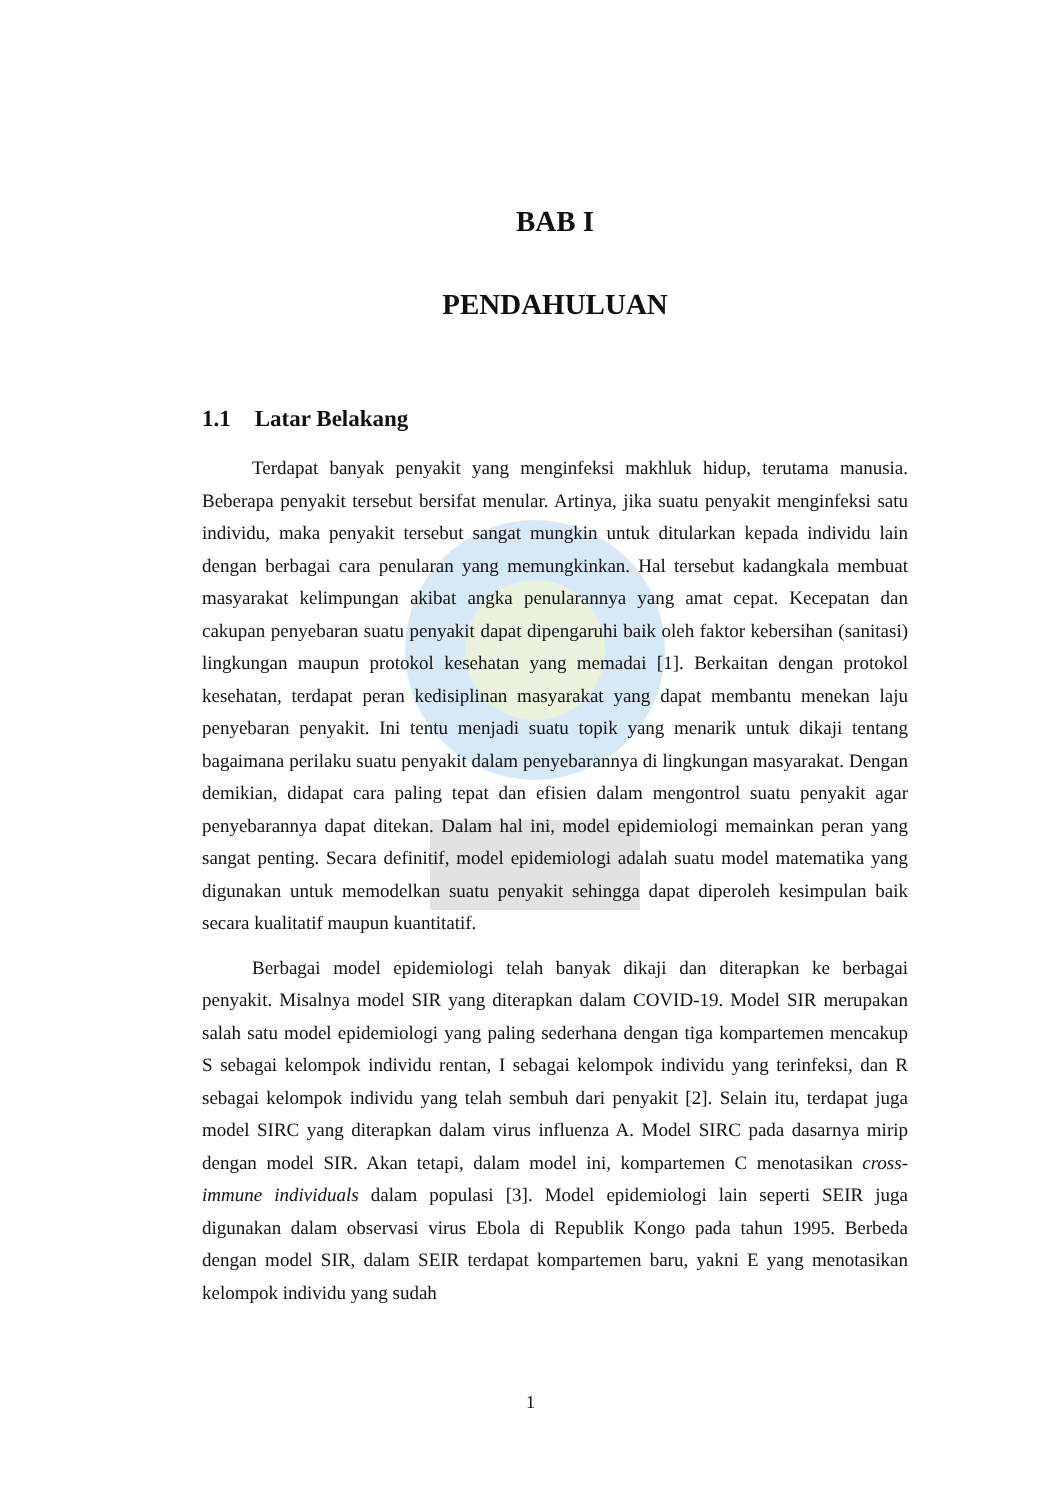BAB I
PENDAHULUAN
1.1 Latar Belakang
Terdapat banyak penyakit yang menginfeksi makhluk hidup, terutama manusia. Beberapa penyakit tersebut bersifat menular. Artinya, jika suatu penyakit menginfeksi satu individu, maka penyakit tersebut sangat mungkin untuk ditularkan kepada individu lain dengan berbagai cara penularan yang memungkinkan. Hal tersebut kadangkala membuat masyarakat kelimpungan akibat angka penularannya yang amat cepat. Kecepatan dan cakupan penyebaran suatu penyakit dapat dipengaruhi baik oleh faktor kebersihan (sanitasi) lingkungan maupun protokol kesehatan yang memadai [1]. Berkaitan dengan protokol kesehatan, terdapat peran kedisiplinan masyarakat yang dapat membantu menekan laju penyebaran penyakit. Ini tentu menjadi suatu topik yang menarik untuk dikaji tentang bagaimana perilaku suatu penyakit dalam penyebarannya di lingkungan masyarakat. Dengan demikian, didapat cara paling tepat dan efisien dalam mengontrol suatu penyakit agar penyebarannya dapat ditekan. Dalam hal ini, model epidemiologi memainkan peran yang sangat penting. Secara definitif, model epidemiologi adalah suatu model matematika yang digunakan untuk memodelkan suatu penyakit sehingga dapat diperoleh kesimpulan baik secara kualitatif maupun kuantitatif.
Berbagai model epidemiologi telah banyak dikaji dan diterapkan ke berbagai penyakit. Misalnya model SIR yang diterapkan dalam COVID-19. Model SIR merupakan salah satu model epidemiologi yang paling sederhana dengan tiga kompartemen mencakup S sebagai kelompok individu rentan, I sebagai kelompok individu yang terinfeksi, dan R sebagai kelompok individu yang telah sembuh dari penyakit [2]. Selain itu, terdapat juga model SIRC yang diterapkan dalam virus influenza A. Model SIRC pada dasarnya mirip dengan model SIR. Akan tetapi, dalam model ini, kompartemen C menotasikan cross-immune individuals dalam populasi [3]. Model epidemiologi lain seperti SEIR juga digunakan dalam observasi virus Ebola di Republik Kongo pada tahun 1995. Berbeda dengan model SIR, dalam SEIR terdapat kompartemen baru, yakni E yang menotasikan kelompok individu yang sudah
1